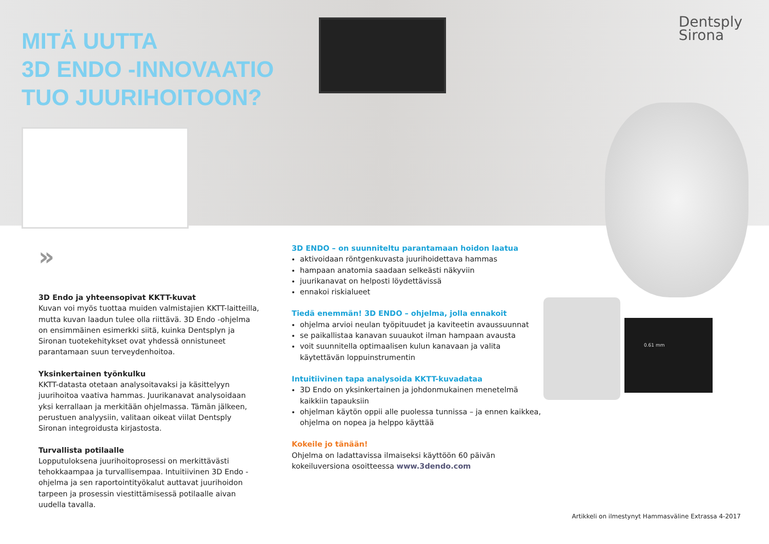MITÄ UUTTA
3D ENDO -INNOVAATIO
TUO JUURIHOITOON?
Dentsply
Sirona
0.61 mm
»
3D Endo ja yhteensopivat KKTT-kuvat
Kuvan voi myös tuottaa muiden valmistajien KKTT-laitteilla, mutta kuvan laadun tulee olla riittävä. 3D Endo -ohjelma on ensimmäinen esimerkki siitä, kuinka Dentsplyn ja Sironan tuotekehitykset ovat yhdessä onnistuneet parantamaan suun terveydenhoitoa.
Yksinkertainen työnkulku
KKTT-datasta otetaan analysoitavaksi ja käsittelyyn juurihoitoa vaativa hammas. Juurikanavat analysoidaan yksi kerrallaan ja merkitään ohjelmassa. Tämän jälkeen, perustuen analyysiin, valitaan oikeat viilat Dentsply Sironan integroidusta kirjastosta.
Turvallista potilaalle
Lopputuloksena juurihoitoprosessi on merkittävästi tehokkaampaa ja turvallisempaa. Intuitiivinen 3D Endo -ohjelma ja sen raportointityökalut auttavat juurihoidon tarpeen ja prosessin viestittämisessä potilaalle aivan uudella tavalla.
3D ENDO – on suunniteltu parantamaan hoidon laatua
aktivoidaan röntgenkuvasta juurihoidettava hammas
hampaan anatomia saadaan selkeästi näkyviin
juurikanavat on helposti löydettävissä
ennakoi riskialueet
Tiedä enemmän! 3D ENDO – ohjelma, jolla ennakoit
ohjelma arvioi neulan työpituudet ja kaviteetin avaussuunnat
se paikallistaa kanavan suuaukot ilman hampaan avausta
voit suunnitella optimaalisen kulun kanavaan ja valita käytettävän loppuinstrumentin
Intuitiivinen tapa analysoida KKTT-kuvadataa
3D Endo on yksinkertainen ja johdonmukainen menetelmä kaikkiin tapauksiin
ohjelman käytön oppii alle puolessa tunnissa – ja ennen kaikkea, ohjelma on nopea ja helppo käyttää
Kokeile jo tänään!
Ohjelma on ladattavissa ilmaiseksi käyttöön 60 päivän kokeiluversiona osoitteessa www.3dendo.com
Artikkeli on ilmestynyt Hammasväline Extrassa 4-2017